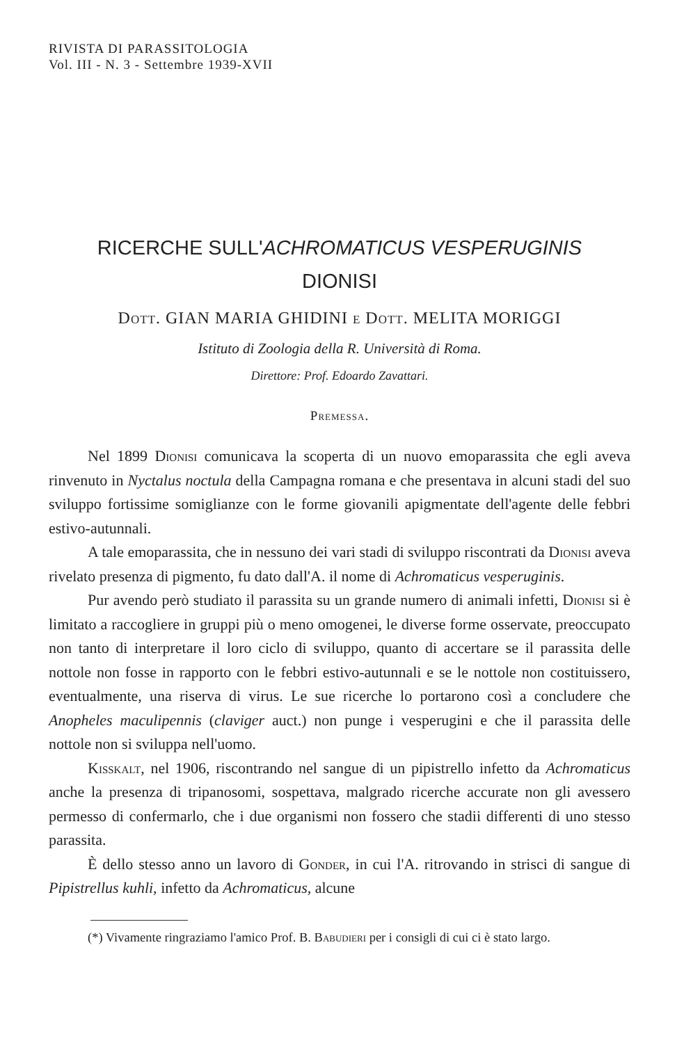RIVISTA DI PARASSITOLOGIA
Vol. III - N. 3 - Settembre 1939-XVII
RICERCHE SULL'ACHROMATICUS VESPERUGINIS
DIONISI
Dott. GIAN MARIA GHIDINI e Dott. MELITA MORIGGI
Istituto di Zoologia della R. Università di Roma.
Direttore: Prof. Edoardo Zavattari.
Premessa.
Nel 1899 Dionisi comunicava la scoperta di un nuovo emoparassita che egli aveva rinvenuto in Nyctalus noctula della Campagna romana e che presentava in alcuni stadi del suo sviluppo fortissime somiglianze con le forme giovanili apigmentate dell'agente delle febbri estivo-autunnali.
A tale emoparassita, che in nessuno dei vari stadi di sviluppo riscontrati da Dionisi aveva rivelato presenza di pigmento, fu dato dall'A. il nome di Achromaticus vesperuginis.
Pur avendo però studiato il parassita su un grande numero di animali infetti, Dionisi si è limitato a raccogliere in gruppi più o meno omogenei, le diverse forme osservate, preoccupato non tanto di interpretare il loro ciclo di sviluppo, quanto di accertare se il parassita delle nottole non fosse in rapporto con le febbri estivo-autunnali e se le nottole non costituissero, eventualmente, una riserva di virus. Le sue ricerche lo portarono così a concludere che Anopheles maculipennis (claviger auct.) non punge i vesperugini e che il parassita delle nottole non si sviluppa nell'uomo.
Kisskalt, nel 1906, riscontrando nel sangue di un pipistrello infetto da Achromaticus anche la presenza di tripanosomi, sospettava, malgrado ricerche accurate non gli avessero permesso di confermarlo, che i due organismi non fossero che stadii differenti di uno stesso parassita.
È dello stesso anno un lavoro di Gonder, in cui l'A. ritrovando in strisci di sangue di Pipistrellus kuhli, infetto da Achromaticus, alcune
(*) Vivamente ringraziamo l'amico Prof. B. Babudieri per i consigli di cui ci è stato largo.